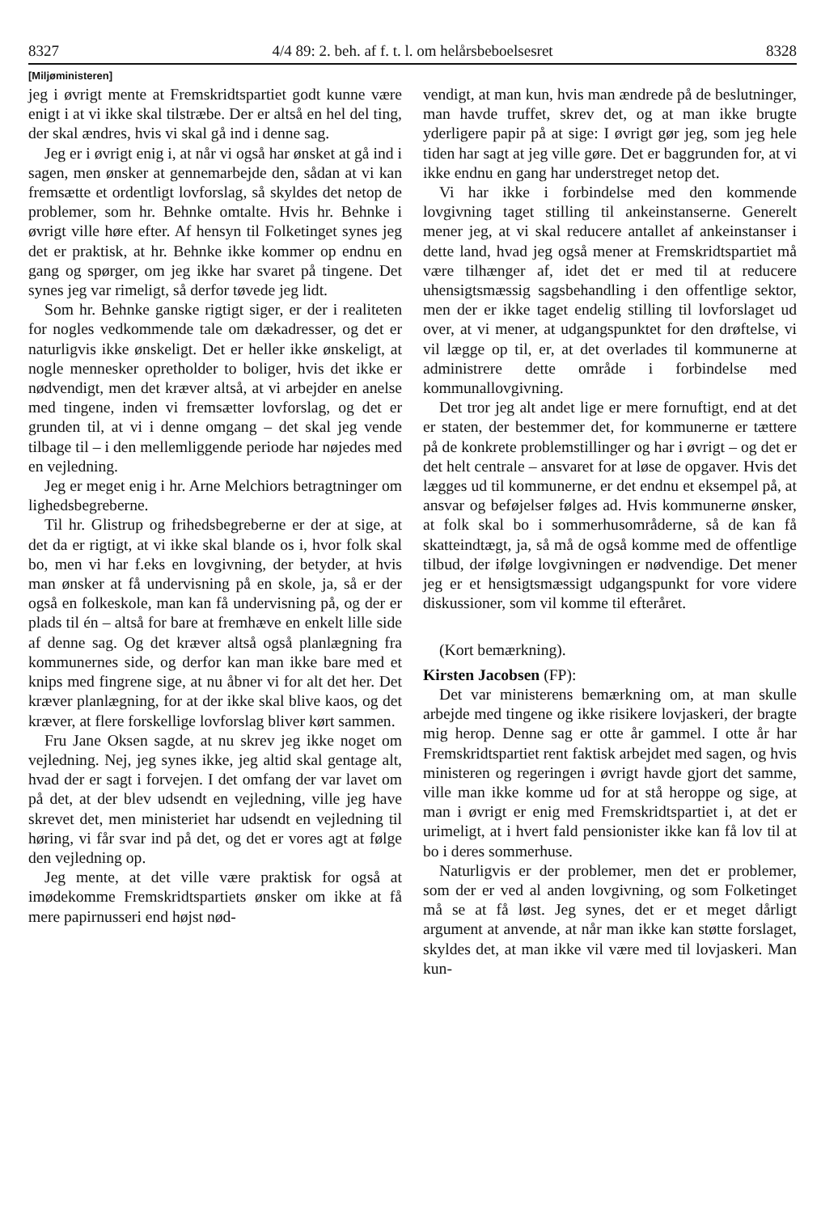8327 4/4 89: 2. beh. af f. t. l. om helårsbeboelsesret 8328
[Miljøministeren]
jeg i øvrigt mente at Fremskridtspartiet godt kunne være enigt i at vi ikke skal tilstræbe. Der er altså en hel del ting, der skal ændres, hvis vi skal gå ind i denne sag.
Jeg er i øvrigt enig i, at når vi også har ønsket at gå ind i sagen, men ønsker at gennemarbejde den, sådan at vi kan fremsætte et ordentligt lovforslag, så skyldes det netop de problemer, som hr. Behnke omtalte. Hvis hr. Behnke i øvrigt ville høre efter. Af hensyn til Folketinget synes jeg det er praktisk, at hr. Behnke ikke kommer op endnu en gang og spørger, om jeg ikke har svaret på tingene. Det synes jeg var rimeligt, så derfor tøvede jeg lidt.
Som hr. Behnke ganske rigtigt siger, er der i realiteten for nogles vedkommende tale om dækadresser, og det er naturligvis ikke ønskeligt. Det er heller ikke ønskeligt, at nogle mennesker opretholder to boliger, hvis det ikke er nødvendigt, men det kræver altså, at vi arbejder en anelse med tingene, inden vi fremsætter lovforslag, og det er grunden til, at vi i denne omgang – det skal jeg vende tilbage til – i den mellemliggende periode har nøjedes med en vejledning.
Jeg er meget enig i hr. Arne Melchiors betragtninger om lighedsbegreberne.
Til hr. Glistrup og frihedsbegreberne er der at sige, at det da er rigtigt, at vi ikke skal blande os i, hvor folk skal bo, men vi har f.eks en lovgivning, der betyder, at hvis man ønsker at få undervisning på en skole, ja, så er der også en folkeskole, man kan få undervisning på, og der er plads til én – altså for bare at fremhæve en enkelt lille side af denne sag. Og det kræver altså også planlægning fra kommunernes side, og derfor kan man ikke bare med et knips med fingrene sige, at nu åbner vi for alt det her. Det kræver planlægning, for at der ikke skal blive kaos, og det kræver, at flere forskellige lovforslag bliver kørt sammen.
Fru Jane Oksen sagde, at nu skrev jeg ikke noget om vejledning. Nej, jeg synes ikke, jeg altid skal gentage alt, hvad der er sagt i forvejen. I det omfang der var lavet om på det, at der blev udsendt en vejledning, ville jeg have skrevet det, men ministeriet har udsendt en vejledning til høring, vi får svar ind på det, og det er vores agt at følge den vejledning op.
Jeg mente, at det ville være praktisk for også at imødekomme Fremskridtspartiets ønsker om ikke at få mere papirnusseri end højst nød-
vendigt, at man kun, hvis man ændrede på de beslutninger, man havde truffet, skrev det, og at man ikke brugte yderligere papir på at sige: I øvrigt gør jeg, som jeg hele tiden har sagt at jeg ville gøre. Det er baggrunden for, at vi ikke endnu en gang har understreget netop det.
Vi har ikke i forbindelse med den kommende lovgivning taget stilling til ankeinstanserne. Generelt mener jeg, at vi skal reducere antallet af ankeinstanser i dette land, hvad jeg også mener at Fremskridtspartiet må være tilhænger af, idet det er med til at reducere uhensigtsmæssig sagsbehandling i den offentlige sektor, men der er ikke taget endelig stilling til lovforslaget ud over, at vi mener, at udgangspunktet for den drøftelse, vi vil lægge op til, er, at det overlades til kommunerne at administrere dette område i forbindelse med kommunallovgivning.
Det tror jeg alt andet lige er mere fornuftigt, end at det er staten, der bestemmer det, for kommunerne er tættere på de konkrete problemstillinger og har i øvrigt – og det er det helt centrale – ansvaret for at løse de opgaver. Hvis det lægges ud til kommunerne, er det endnu et eksempel på, at ansvar og beføjelser følges ad. Hvis kommunerne ønsker, at folk skal bo i sommerhusområderne, så de kan få skatteindtægt, ja, så må de også komme med de offentlige tilbud, der ifølge lovgivningen er nødvendige. Det mener jeg er et hensigtsmæssigt udgangspunkt for vore videre diskussioner, som vil komme til efteråret.
(Kort bemærkning).
Kirsten Jacobsen (FP):
Det var ministerens bemærkning om, at man skulle arbejde med tingene og ikke risikere lovjaskeri, der bragte mig herop. Denne sag er otte år gammel. I otte år har Fremskridtspartiet rent faktisk arbejdet med sagen, og hvis ministeren og regeringen i øvrigt havde gjort det samme, ville man ikke komme ud for at stå heroppe og sige, at man i øvrigt er enig med Fremskridtspartiet i, at det er urimeligt, at i hvert fald pensionister ikke kan få lov til at bo i deres sommerhuse.
Naturligvis er der problemer, men det er problemer, som der er ved al anden lovgivning, og som Folketinget må se at få løst. Jeg synes, det er et meget dårligt argument at anvende, at når man ikke kan støtte forslaget, skyldes det, at man ikke vil være med til lovjaskeri. Man kun-